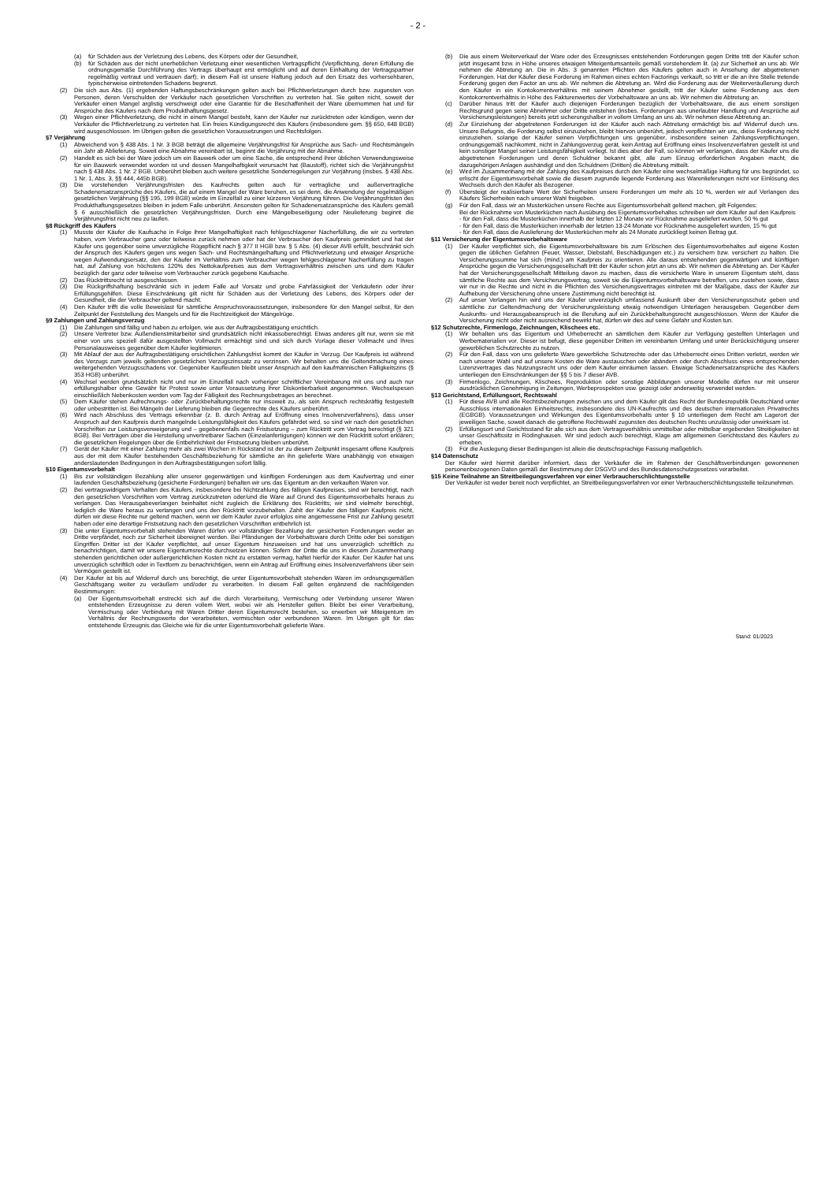- 2 -
(a) für Schäden aus der Verletzung des Lebens, des Körpers oder der Gesundheit,
(b) für Schäden aus der nicht unerheblichen Verletzung einer wesentlichen Vertragspflicht (Verpflichtung, deren Erfüllung die ordnungsgemäße Durchführung des Vertrags überhaupt erst ermöglicht und auf deren Einhaltung der Vertragspartner regelmäßig vertraut und vertrauen darf); in diesem Fall ist unsere Haftung jedoch auf den Ersatz des vorhersehbaren, typischerweise eintretenden Schadens begrenzt.
(2) Die sich aus Abs. (1) ergebenden Haftungsbeschränkungen gelten auch bei Pflichtverletzungen durch bzw. zugunsten von Personen, deren Verschulden der Verkäufer nach gesetzlichen Vorschriften zu vertreten hat. Sie gelten nicht, soweit der Verkäufer einen Mangel arglistig verschweigt oder eine Garantie für die Beschaffenheit der Ware übernommen hat und für Ansprüche des Käufers nach dem Produkthaftungsgesetz.
(3) Wegen einer Pflichtverletzung, die nicht in einem Mangel besteht, kann der Käufer nur zurücktreten oder kündigen, wenn der Verkäufer die Pflichtverletzung zu vertreten hat. Ein freies Kündigungsrecht des Käufers (insbesondere gem. §§ 650, 648 BGB) wird ausgeschlossen. Im Übrigen gelten die gesetzlichen Voraussetzungen und Rechtsfolgen.
§7 Verjährung
(1) Abweichend von § 438 Abs. 1 Nr. 3 BGB beträgt die allgemeine Verjährungsfrist für Ansprüche aus Sach- und Rechtsmängeln ein Jahr ab Ablieferung. Soweit eine Abnahme vereinbart ist, beginnt die Verjährung mit der Abnahme.
(2) Handelt es sich bei der Ware jedoch um ein Bauwerk oder um eine Sache, die entsprechend ihrer üblichen Verwendungsweise für ein Bauwerk verwendet worden ist und dessen Mangelhaftigkeit verursacht hat (Baustoff), richtet sich die Verjährungsfrist nach § 438 Abs. 1 Nr. 2 BGB. Unberührt bleiben auch weitere gesetzliche Sonderregelungen zur Verjährung (insbes. § 438 Abs. 1 Nr. 1, Abs. 3, §§ 444, 445b BGB).
(3) Die vorstehenden Verjährungsfristen des Kaufrechts gelten auch für vertragliche und außervertragliche Schadenersatzansprüche des Käufers, die auf einem Mangel der Ware beruhen, es sei denn, die Anwendung der regelmäßigen gesetzlichen Verjährung (§§ 195, 199 BGB) würde im Einzelfall zu einer kürzeren Verjährung führen. Die Verjährungsfristen des Produkthaftungsgesetzes bleiben in jedem Falle unberührt. Ansonsten gelten für Schadenersatzansprüche des Käufers gemäß § 6 ausschließlich die gesetzlichen Verjährungsfristen. Durch eine Mängelbeseitigung oder Neulieferung beginnt die Verjährungsfrist nicht neu zu laufen.
§8 Rückgriff des Käufers
(1) Musste der Käufer die Kaufsache in Folge ihrer Mangelhaftigkeit nach fehlgeschlagener Nacherfüllung, die wir zu vertreten haben, vom Verbraucher ganz oder teilweise zurück nehmen oder hat der Verbraucher den Kaufpreis gemindert und hat der Käufer uns gegenüber seine unverzügliche Rügepflicht nach § 377 II HGB bzw. § 5 Abs. (4) dieser AVB erfüllt, beschränkt sich der Anspruch des Käufers gegen uns wegen Sach- und Rechtsmängelhaftung und Pflichtverletzung und etwaiger Ansprüche wegen Aufwendungsersatz, den der Käufer im Verhältnis zum Verbraucher wegen fehlgeschlagener Nacherfüllung zu tragen hat, auf Zahlung von höchstens 120% des Nettokaufpreises aus dem Vertragsverhältnis zwischen uns und dem Käufer bezüglich der ganz oder teilweise vom Verbraucher zurück gegebene Kaufsache.
(2) Das Rücktrittsrecht ist ausgeschlossen.
(3) Die Rückgriffshaftung beschränkt sich in jedem Falle auf Vorsatz und grobe Fahrlässigkeit der Verkäuferin oder ihrer Erfüllungsgehilfen. Diese Einschränkung gilt nicht für Schäden aus der Verletzung des Lebens, des Körpers oder der Gesundheit, die der Verbraucher geltend macht.
(4) Den Käufer trifft die volle Beweislast für sämtliche Anspruchsvoraussetzungen, insbesondere für den Mangel selbst, für den Zeitpunkt der Feststellung des Mangels und für die Rechtzeitigkeit der Mängelrüge.
§9 Zahlungen und Zahlungsverzug
(1) Die Zahlungen sind fällig und haben zu erfolgen, wie aus der Auftragsbestätigung ersichtlich.
(2) Unsere Vertreter bzw. Außendienstmitarbeiter sind grundsätzlich nicht inkassoberechtigt. Etwas anderes gilt nur, wenn sie mit einer von uns speziell dafür ausgestellten Vollmacht ermächtigt sind und sich durch Vorlage dieser Vollmacht und Ihres Personalausweises gegenüber dem Käufer legitimieren.
(3) Mit Ablauf der aus der Auftragsbestätigung ersichtlichen Zahlungsfrist kommt der Käufer in Verzug. Der Kaufpreis ist während des Verzugs zum jeweils geltenden gesetzlichen Verzugszinssatz zu verzinsen. Wir behalten uns die Geltendmachung eines weitergehenden Verzugsschadens vor. Gegenüber Kaufleuten bleibt unser Anspruch auf den kaufmännischen Fälligkeitszins (§ 353 HGB) unberührt.
(4) Wechsel werden grundsätzlich nicht und nur im Einzelfall nach vorheriger schriftlicher Vereinbarung mit uns und auch nur erfüllungshalber ohne Gewähr für Protest sowie unter Voraussetzung ihrer Diskontierbarkeit angenommen. Wechselspesen einschließlich Nebenkosten werden vom Tag der Fälligkeit des Rechnungsbetrages an berechnet.
(5) Dem Käufer stehen Aufrechnungs- oder Zurückbehaltungsrechte nur insoweit zu, als sein Anspruch rechtskräftig festgestellt oder unbestritten ist. Bei Mängeln der Lieferung bleiben die Gegenrechte des Käufers unberührt.
(6) Wird nach Abschluss des Vertrags erkennbar (z. B. durch Antrag auf Eröffnung eines Insolvenzverfahrens), dass unser Anspruch auf den Kaufpreis durch mangelnde Leistungsfähigkeit des Käufers gefährdet wird, so sind wir nach den gesetzlichen Vorschriften zur Leistungsverweigerung und – gegebenenfalls nach Fristsetzung – zum Rücktritt vom Vertrag berechtigt (§ 321 BGB). Bei Verträgen über die Herstellung unvertretbarer Sachen (Einzelanfertigungen) können wir den Rücktritt sofort erklären; die gesetzlichen Regelungen über die Entbehrlichkeit der Fristsetzung bleiben unberührt.
(7) Gerät der Käufer mit einer Zahlung mehr als zwei Wochen in Rückstand ist der zu diesem Zeitpunkt insgesamt offene Kaufpreis aus der mit dem Käufer bestehenden Geschäftsbeziehung für sämtliche an ihn gelieferte Ware unabhängig von etwaigen anderslautenden Bedingungen in den Auftragsbestätigungen sofort fällig.
§10 Eigentumsvorbehalt
(1) Bis zur vollständigen Bezahlung aller unserer gegenwärtigen und künftigen Forderungen aus dem Kaufvertrag und einer laufenden Geschäftsbeziehung (gesicherte Forderungen) behalten wir uns das Eigentum an den verkauften Waren vor.
(2) Bei vertragswidrigem Verhalten des Käufers, insbesondere bei Nichtzahlung des fälligen Kaufpreises, sind wir berechtigt, nach den gesetzlichen Vorschriften vom Vertrag zurückzutreten oder/und die Ware auf Grund des Eigentumsvorbehalts heraus zu verlangen. Das Herausgabeverlangen beinhaltet nicht zugleich die Erklärung des Rücktritts; wir sind vielmehr berechtigt, lediglich die Ware heraus zu verlangen und uns den Rücktritt vorzubehalten. Zahlt der Käufer den fälligen Kaufpreis nicht, dürfen wir diese Rechte nur geltend machen, wenn wir dem Käufer zuvor erfolglos eine angemessene Frist zur Zahlung gesetzt haben oder eine derartige Fristsetzung nach den gesetzlichen Vorschriften entbehrlich ist.
(3) Die unter Eigentumsvorbehalt stehenden Waren dürfen vor vollständiger Bezahlung der gesicherten Forderungen weder an Dritte verpfändet, noch zur Sicherheit übereignet werden. Bei Pfändungen der Vorbehaltsware durch Dritte oder bei sonstigen Eingriffen Dritter ist der Käufer verpflichtet, auf unser Eigentum hinzuweisen und hat uns unverzüglich schriftlich zu benachrichtigen, damit wir unsere Eigentumsrechte durchsetzen können. Sofern der Dritte die uns in diesem Zusammenhang stehenden gerichtlichen oder außergerichtlichen Kosten nicht zu erstatten vermag, haftet hierfür der Käufer. Der Käufer hat uns unverzüglich schriftlich oder in Textform zu benachrichtigen, wenn ein Antrag auf Eröffnung eines Insolvenzverfahrens über sein Vermögen gestellt ist.
(4) Der Käufer ist bis auf Widerruf durch uns berechtigt, die unter Eigentumsvorbehalt stehenden Waren im ordnungsgemäßen Geschäftsgang weiter zu veräußern und/oder zu verarbeiten. In diesem Fall gelten ergänzend die nachfolgenden Bestimmungen:
(a) Der Eigentumsvorbehalt erstreckt sich auf die durch Verarbeitung, Vermischung oder Verbindung unserer Waren entstehenden Erzeugnisse zu deren vollem Wert, wobei wir als Hersteller gelten. Bleibt bei einer Verarbeitung, Vermischung oder Verbindung mit Waren Dritter deren Eigentumsrecht bestehen, so erwerben wir Miteigentum im Verhältnis der Rechnungswerte der verarbeiteten, vermischten oder verbundenen Waren. Im Übrigen gilt für das entstehende Erzeugnis das Gleiche wie für die unter Eigentumsvorbehalt gelieferte Ware.
(b) Die aus einem Weiterverkauf der Ware oder des Erzeugnisses entstehenden Forderungen gegen Dritte tritt der Käufer schon jetzt insgesamt bzw. in Höhe unseres etwaigen Miteigentumsanteils gemäß vorstehendem lit. (a) zur Sicherheit an uns ab. Wir nehmen die Abtretung an. Die in Abs. 3 genannten Pflichten des Käufers gelten auch in Ansehung der abgetretenen Forderungen. Hat der Käufer diese Forderung im Rahmen eines echten Factorings verkauft, so tritt er die an ihre Stelle tretende Forderung gegen den Factor an uns ab. Wir nehmen die Abtretung an. Wird die Forderung aus der Weiterveräußerung durch den Käufer in ein Kontokorrentverhältnis mit seinem Abnehmer gestellt, tritt der Käufer seine Forderung aus dem Kontokorrentverhältnis in Höhe des Fakturenwertes der Vorbehaltsware an uns ab. Wir nehmen die Abtretung an.
(c) Darüber hinaus tritt der Käufer auch diejenigen Forderungen bezüglich der Vorbehaltsware, die aus einem sonstigen Rechtsgrund gegen seine Abnehmer oder Dritte entstehen (insbes. Forderungen aus unerlaubter Handlung und Ansprüche auf Versicherungsleistungen) bereits jetzt sicherungshalber in vollem Umfang an uns ab. Wir nehmen diese Abtretung an.
(d) Zur Einziehung der abgetretenen Forderungen ist der Käufer auch nach Abtretung ermächtigt bis auf Widerruf durch uns. Unsere Befugnis, die Forderung selbst einzuziehen, bleibt hiervon unberührt, jedoch verpflichten wir uns, diese Forderung nicht einzuziehen, solange der Käufer seinen Verpflichtungen uns gegenüber, insbesondere seinen Zahlungsverpflichtungen, ordnungsgemäß nachkommt, nicht in Zahlungsverzug gerät, kein Antrag auf Eröffnung eines Insolvenzverfahren gestellt ist und kein sonstiger Mangel seiner Leistungsfähigkeit vorliegt. Ist dies aber der Fall, so können wir verlangen, dass der Käufer uns die abgetretenen Forderungen und deren Schuldner bekannt gibt, alle zum Einzug erforderlichen Angaben macht, die dazugehörigen Anlagen aushändigt und den Schuldnern (Dritten) die Abtretung mitteilt.
(e) Wird im Zusammenhang mit der Zahlung des Kaufpreises durch den Käufer eine wechselmäßige Haftung für uns begründet, so erlischt der Eigentumsvorbehalt sowie die diesem zugrunde liegende Forderung aus Warenlieferungen nicht vor Einlösung des Wechsels durch den Käufer als Bezogener.
(f) Übersteigt der realisierbare Wert der Sicherheiten unsere Forderungen um mehr als 10 %, werden wir auf Verlangen des Käufers Sicherheiten nach unserer Wahl freigeben.
(g) Für den Fall, dass wir an Musterküchen unsere Rechte aus Eigentumsvorbehalt geltend machen, gilt Folgendes:
Bei der Rücknahme von Musterküchen nach Ausübung des Eigentumsvorbehaltes schreiben wir dem Käufer auf den Kaufpreis
- für den Fall, dass die Musterküchen innerhalb der letzten 12 Monate vor Rücknahme ausgeliefert wurden, 50 % gut
- für den Fall, dass die Musterküchen innerhalb der letzten 13-24 Monate vor Rücknahme ausgeliefert wurden, 15 % gut
- für den Fall, dass die Auslieferung der Musterküchen mehr als 24 Monate zurückliegt keinen Betrag gut.
§11 Versicherung der Eigentumsvorbehaltsware
(1) Der Käufer verpflichtet sich, die Eigentumsvorbehaltsware bis zum Erlöschen des Eigentumsvorbehaltes auf eigene Kosten gegen die üblichen Gefahren (Feuer, Wasser, Diebstahl, Beschädigungen etc.) zu versichern bzw. versichert zu halten. Die Versicherungssumme hat sich (mind.) am Kaufpreis zu orientieren. Alle daraus entstehenden gegenwärtigen und künftigen Ansprüche gegen die Versicherungsgesellschaft tritt der Käufer schon jetzt an uns ab. Wir nehmen die Abtretung an. Der Käufer hat der Versicherungsgesellschaft Mitteilung davon zu machen, dass die versicherte Ware in unserem Eigentum steht, dass sämtliche Rechte aus dem Versicherungsvertrag, soweit sie die Eigentumsvorbehaltsware betreffen, uns zustehen sowie, dass wir nur in die Rechte und nicht in die Pflichten des Versicherungsvertrages eintreten mit der Maßgabe, dass der Käufer zur Aufhebung der Versicherung ohne unsere Zustimmung nicht berechtigt ist.
(2) Auf unser Verlangen hin wird uns der Käufer unverzüglich umfassend Auskunft über den Versicherungsschutz geben und sämtliche zur Geltendmachung der Versicherungsleistung etwaig notwendigen Unterlagen herausgeben. Gegenüber dem Auskunfts- und Herausgabeanspruch ist die Berufung auf ein Zurückbehaltungsrecht ausgeschlossen. Wenn der Käufer die Versicherung nicht oder nicht ausreichend bewirkt hat, dürfen wir dies auf seine Gefahr und Kosten tun.
§12 Schutzrechte, Firmenlogo, Zeichnungen, Klischees etc.
(1) Wir behalten uns das Eigentum und Urheberrecht an sämtlichen dem Käufer zur Verfügung gestellten Unterlagen und Werbematerialien vor. Dieser ist befugt, diese gegenüber Dritten im vereinbarten Umfang und unter Berücksichtigung unserer gewerblichen Schutzrechte zu nutzen.
(2) Für den Fall, dass von uns gelieferte Ware gewerbliche Schutzrechte oder das Urheberrecht eines Dritten verletzt, werden wir nach unserer Wahl und auf unsere Kosten die Ware austauschen oder abändern oder durch Abschluss eines entsprechenden Lizenzvertrages das Nutzungsrecht uns oder dem Käufer einräumen lassen. Etwaige Schadenersatzansprüche des Käufers unterliegen den Einschränkungen der §§ 5 bis 7 dieser AVB.
(3) Firmenlogo, Zeichnungen, Klischees, Reproduktion oder sonstige Abbildungen unserer Modelle dürfen nur mit unserer ausdrücklichen Genehmigung in Zeitungen, Werbeprospekten usw. gezeigt oder anderweitig verwendet werden.
§13 Gerichtstand, Erfüllungsort, Rechtswahl
(1) Für diese AVB und alle Rechtsbeziehungen zwischen uns und dem Käufer gilt das Recht der Bundesrepublik Deutschland unter Ausschluss internationalen Einheitsrechts, insbesondere des UN-Kaufrechts und des deutschen internationalen Privatrechts (EGBGB). Voraussetzungen und Wirkungen des Eigentumsvorbehalts unter § 10 unterliegen dem Recht am Lagerort der jeweiligen Sache, soweit danach die getroffene Rechtswahl zugunsten des deutschen Rechts unzulässig oder unwirksam ist.
(2) Erfüllungsort und Gerichtsstand für alle sich aus dem Vertragsverhältnis unmittelbar oder mittelbar ergebenden Streitigkeiten ist unser Geschäftssitz in Rödinghausen. Wir sind jedoch auch berechtigt, Klage am allgemeinen Gerichtsstand des Käufers zu erheben.
(3) Für die Auslegung dieser Bedingungen ist allein die deutschsprachige Fassung maßgeblich.
§14 Datenschutz
Der Käufer wird hiermit darüber informiert, dass der Verkäufer die im Rahmen der Geschäftsverbindungen gewonnenen personenbezogenen Daten gemäß der Bestimmung der DSGVO und des Bundesdatenschutzgesetzes verarbeitet.
§15 Keine Teilnahme an Streitbeilegungsverfahren vor einer Verbraucherschlichtungsstelle
Der Verkäufer ist weder bereit noch verpflichtet, an Streitbeilegungsverfahren vor einer Verbraucherschlichtungsstelle teilzunehmen.
Stand: 01/2023